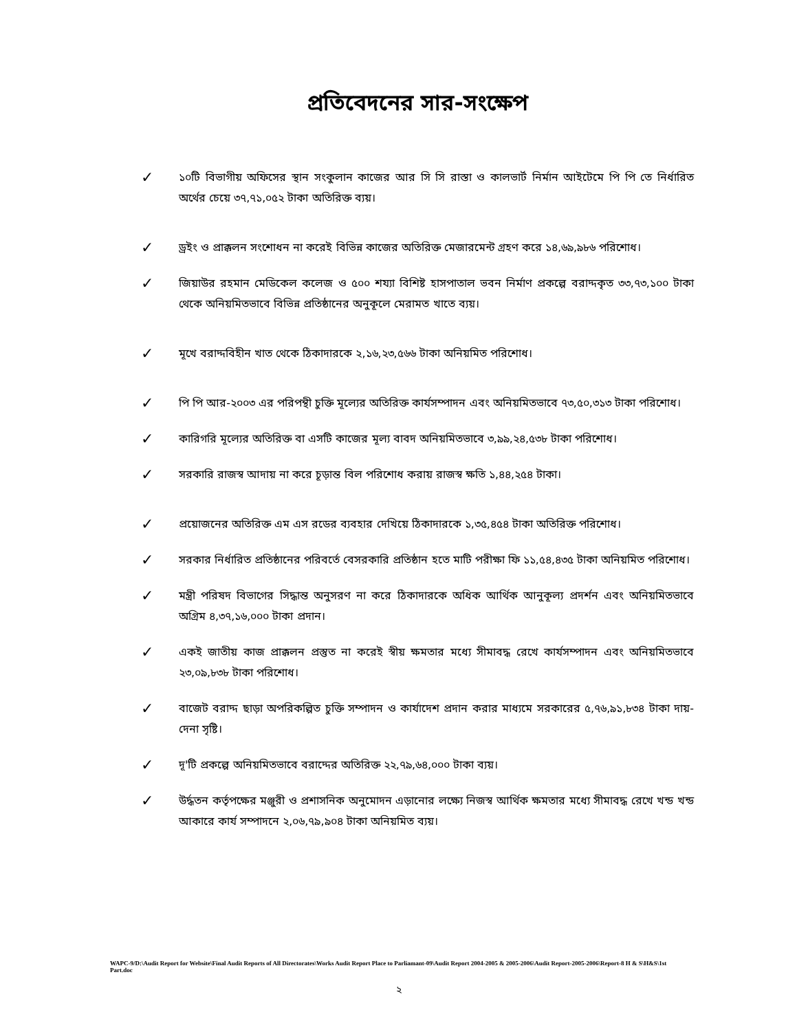প্রতিবেদনের সার-সংক্ষেপ
✓ ১০টি বিভাগীয় অফিসের স্থান সংকুলান কাজের আর সি সি রাস্তা ও কালভার্ট নির্মান আইটেমে পি পি তে নির্ধারিত অর্থের চেয়ে ৩৭,৭১,০৫২ টাকা অতিরিক্ত ব্যয়।
✓ ড্রইং ও প্রাক্কলন সংশোধন না করেই বিভিন্ন কাজের অতিরিক্ত মেজারমেন্ট গ্রহণ করে ১৪,৬৯,৯৮৬ পরিশোধ।
✓ জিয়াউর রহমান মেডিকেল কলেজ ও ৫০০ শয্যা বিশিষ্ট হাসপাতাল ভবন নির্মাণ প্রকল্পে বরাদ্দকৃত ৩৩,৭৩,১০০ টাকা থেকে অনিয়মিতভাবে বিভিন্ন প্রতিষ্ঠানের অনুকূলে মেরামত খাতে ব্যয়।
✓ মূখে বরাদ্দবিহীন খাত থেকে ঠিকাদারকে ২,১৬,২৩,৫৬৬ টাকা অনিয়মিত পরিশোধ।
✓ পি পি আর-২০০৩ এর পরিপন্থী চুক্তি মূল্যের অতিরিক্ত কার্যসম্পাদন এবং অনিয়মিতভাবে ৭৩,৫০,৩১৩ টাকা পরিশোধ।
✓ কারিগরি মূল্যের অতিরিক্ত বা এসটি কাজের মূল্য বাবদ অনিয়মিতভাবে ৩,৯৯,২৪,৫৩৮ টাকা পরিশোধ।
✓ সরকারি রাজস্ব আদায় না করে চূড়ান্ত বিল পরিশোধ করায় রাজস্ব ক্ষতি ১,৪৪,২৫৪ টাকা।
✓ প্রয়োজনের অতিরিক্ত এম এস রডের ব্যবহার দেখিয়ে ঠিকাদারকে ১,৩৫,৪৫৪ টাকা অতিরিক্ত পরিশোধ।
✓ সরকার নির্ধারিত প্রতিষ্ঠানের পরিবর্তে বেসরকারি প্রতিষ্ঠান হতে মাটি পরীক্ষা ফি ১১,৫৪,৪৩৫ টাকা অনিয়মিত পরিশোধ।
✓ মন্ত্রী পরিষদ বিভাগের সিদ্ধান্ত অনুসরণ না করে ঠিকাদারকে অধিক আর্থিক আনুকূল্য প্রদর্শন এবং অনিয়মিতভাবে অগ্রিম ৪,৩৭,১৬,০০০ টাকা প্রদান।
✓ একই জাতীয় কাজ প্রাক্কলন প্রস্তুত না করেই স্বীয় ক্ষমতার মধ্যে সীমাবদ্ধ রেখে কার্যসম্পাদন এবং অনিয়মিতভাবে ২৩,০৯,৮৩৮ টাকা পরিশোধ।
✓ বাজেট বরাদ্দ ছাড়া অপরিকল্পিত চুক্তি সম্পাদন ও কার্যাদেশ প্রদান করার মাধ্যমে সরকারের ৫,৭৬,৯১,৮৩৪ টাকা দায়-দেনা সৃষ্টি।
✓ দূ'টি প্রকল্পে অনিয়মিতভাবে বরাদ্দের অতিরিক্ত ২২,৭৯,৬৪,০০০ টাকা ব্যয়।
✓ উর্দ্ধতন কর্তৃপক্ষের মঞ্জুরী ও প্রশাসনিক অনুমোদন এড়ানোর লক্ষ্যে নিজস্ব আর্থিক ক্ষমতার মধ্যে সীমাবদ্ধ রেখে খন্ড খন্ড আকারে কার্য সম্পাদনে ২,০৬,৭৯,৯০৪ টাকা অনিয়মিত ব্যয়।
WAPC-9/D:\Audit Report for Website\Final Audit Reports of All Directorates\Works Audit Report Place to Parliamant-09\Audit Report 2004-2005 & 2005-2006\Audit Report-2005-2006\Report-8 H & S\H&S\1st Part.doc
২